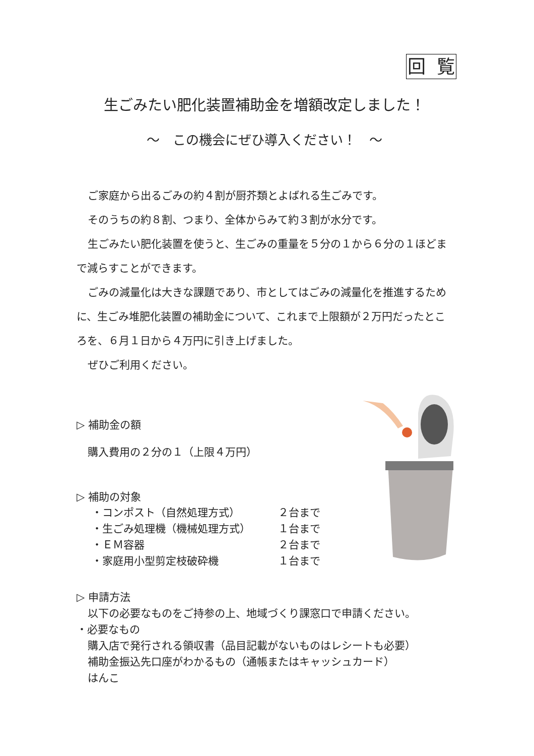回 覧
生ごみたい肥化装置補助金を増額改定しました！
～　この機会にぜひ導入ください！　～
ご家庭から出るごみの約４割が厨芥類とよばれる生ごみです。
そのうちの約８割、つまり、全体からみて約３割が水分です。
生ごみたい肥化装置を使うと、生ごみの重量を５分の１から６分の１ほどまで減らすことができます。
ごみの減量化は大きな課題であり、市としてはごみの減量化を推進するために、生ごみ堆肥化装置の補助金について、これまで上限額が２万円だったところを、６月１日から４万円に引き上げました。
ぜひご利用ください。
▷ 補助金の額
購入費用の２分の１（上限４万円）
▷ 補助の対象
・コンポスト（自然処理方式） ２台まで
・生ごみ処理機（機械処理方式） １台まで
・ＥＭ容器 ２台まで
・家庭用小型剪定枝破砕機 １台まで
▷ 申請方法
以下の必要なものをご持参の上、地域づくり課窓口で申請ください。
・必要なもの
購入店で発行される領収書（品目記載がないものはレシートも必要）
補助金振込先口座がわかるもの（通帳またはキャッシュカード）
はんこ